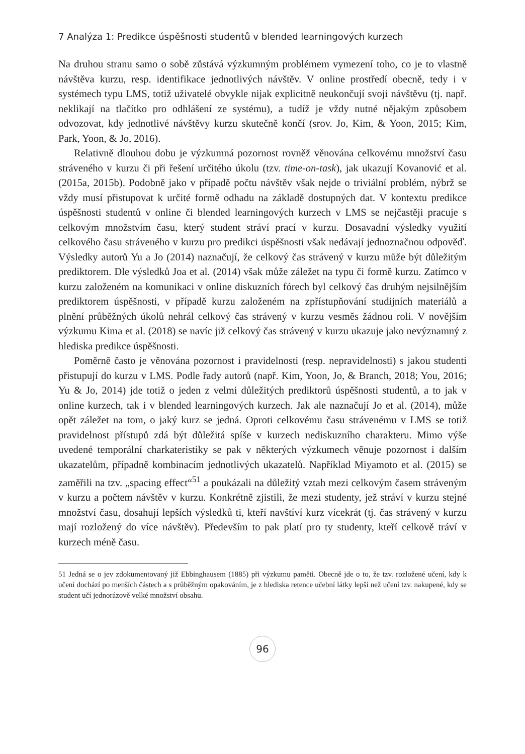7 Analýza 1: Predikce úspěšnosti studentů v blended learningových kurzech
Na druhou stranu samo o sobě zůstává výzkumným problémem vymezení toho, co je to vlastně návštěva kurzu, resp. identifikace jednotlivých návštěv. V online prostředí obecně, tedy i v systémech typu LMS, totiž uživatelé obvykle nijak explicitně neukončují svoji návštěvu (tj. např. neklikají na tlačítko pro odhlášení ze systému), a tudíž je vždy nutné nějakým způsobem odvozovat, kdy jednotlivé návštěvy kurzu skutečně končí (srov. Jo, Kim, & Yoon, 2015; Kim, Park, Yoon, & Jo, 2016).
Relativně dlouhou dobu je výzkumná pozornost rovněž věnována celkovému množství času stráveného v kurzu či při řešení určitého úkolu (tzv. time-on-task), jak ukazují Kovanović et al. (2015a, 2015b). Podobně jako v případě počtu návštěv však nejde o triviální problém, nýbrž se vždy musí přistupovat k určité formě odhadu na základě dostupných dat. V kontextu predikce úspěšnosti studentů v online či blended learningových kurzech v LMS se nejčastěji pracuje s celkovým množstvím času, který student stráví prací v kurzu. Dosavadní výsledky využití celkového času stráveného v kurzu pro predikci úspěšnosti však nedávají jednoznačnou odpověď. Výsledky autorů Yu a Jo (2014) naznačují, že celkový čas strávený v kurzu může být důležitým prediktorem. Dle výsledků Joa et al. (2014) však může záležet na typu či formě kurzu. Zatímco v kurzu založeném na komunikaci v online diskuzních fórech byl celkový čas druhým nejsilnějším prediktorem úspěšnosti, v případě kurzu založeném na zpřístupňování studijních materiálů a plnění průběžných úkolů nehrál celkový čas strávený v kurzu vesměs žádnou roli. V novějším výzkumu Kima et al. (2018) se navíc již celkový čas strávený v kurzu ukazuje jako nevýznamný z hlediska predikce úspěšnosti.
Poměrně často je věnována pozornost i pravidelnosti (resp. nepravidelnosti) s jakou studenti přistupují do kurzu v LMS. Podle řady autorů (např. Kim, Yoon, Jo, & Branch, 2018; You, 2016; Yu & Jo, 2014) jde totiž o jeden z velmi důležitých prediktorů úspěšnosti studentů, a to jak v online kurzech, tak i v blended learningových kurzech. Jak ale naznačují Jo et al. (2014), může opět záležet na tom, o jaký kurz se jedná. Oproti celkovému času strávenému v LMS se totiž pravidelnost přístupů zdá být důležitá spíše v kurzech nediskuzního charakteru. Mimo výše uvedené temporální charkateristiky se pak v některých výzkumech věnuje pozornost i dalším ukazatelům, případně kombinacím jednotlivých ukazatelů. Například Miyamoto et al. (2015) se zaměřili na tzv. „spacing effect“<sup>51</sup> a poukázali na důležitý vztah mezi celkovým časem stráveným v kurzu a počtem návštěv v kurzu. Konkrétně zjistili, že mezi studenty, jež stráví v kurzu stejné množství času, dosahují lepších výsledků ti, kteří navštíví kurz vícekrát (tj. čas strávený v kurzu mají rozložený do více návštěv). Především to pak platí pro ty studenty, kteří celkově tráví v kurzech méně času.
51 Jedná se o jev zdokumentovaný již Ebbinghausem (1885) při výzkumu paměti. Obecně jde o to, že tzv. rozložené učení, kdy k učení dochází po menších částech a s průběžným opakováním, je z hlediska retence učební látky lepší než učení tzv. nakupené, kdy se student učí jednorázově velké množství obsahu.
96